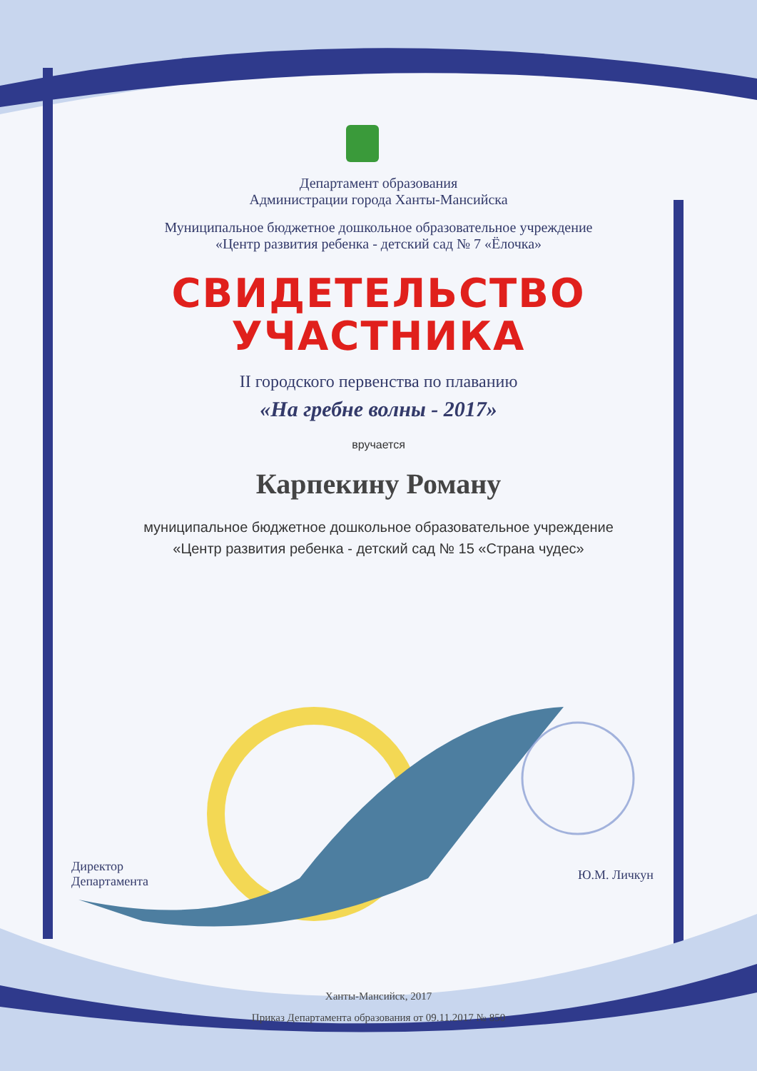Департамент образования
Администрации города Ханты-Мансийска
Муниципальное бюджетное дошкольное образовательное учреждение
«Центр развития ребенка - детский сад № 7 «Ёлочка»
СВИДЕТЕЛЬСТВО
УЧАСТНИКА
II городского первенства по плаванию
«На гребне волны - 2017»
вручается
Карпекину Роману
муниципальное бюджетное дошкольное образовательное учреждение
«Центр развития ребенка - детский сад № 15 «Страна чудес»
Директор
Департамента
Ю.М. Личкун
Ханты-Мансийск, 2017
Приказ Департамента образования от 09.11.2017 № 850